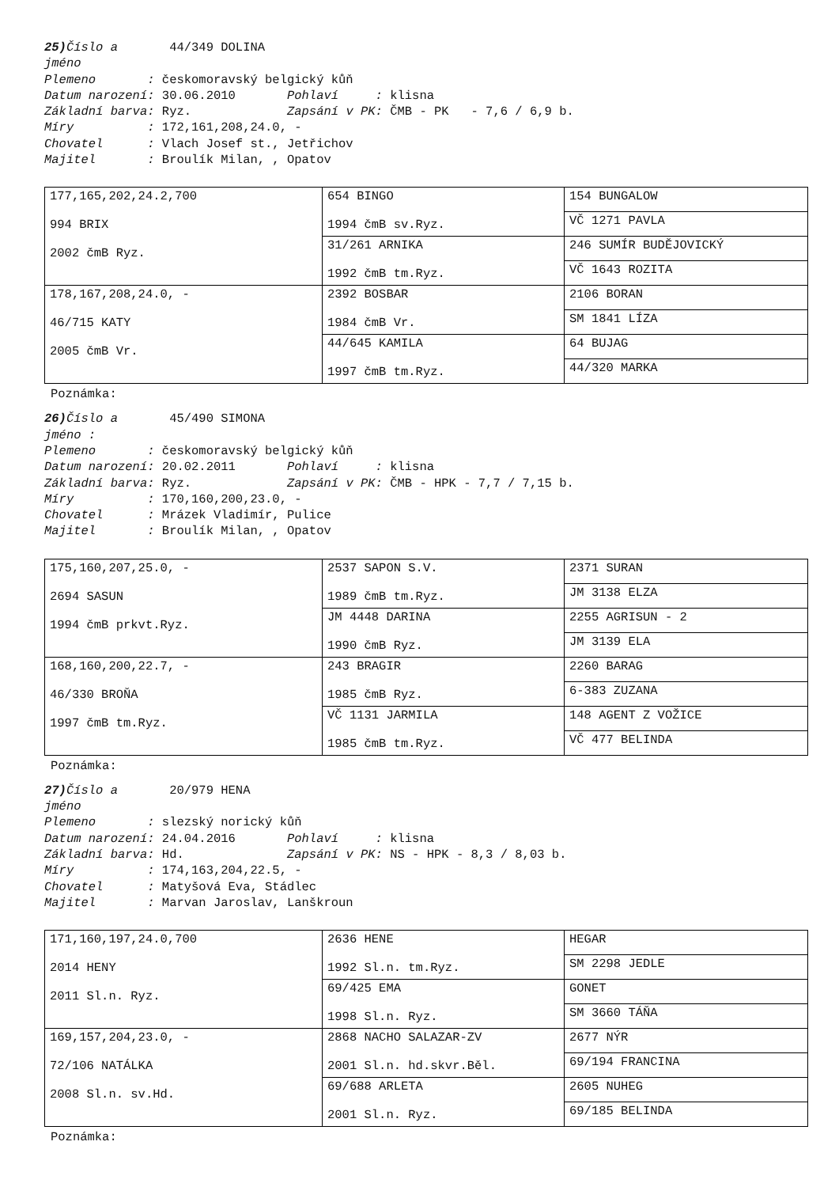25) Číslo a 44/349 DOLINA jméno Plemeno : českomoravský belgický kůň Datum narození: 30.06.2010 Pohlaví : klisna Základní barva: Ryz. Zapsání v PK: ČMB - PK - 7,6 / 6,9 b. Míry : 172,161,208,24.0, - Chovatel : Vlach Josef st., Jetřichov Majitel : Broulík Milan, , Opatov
| 177,165,202,24.2,700 994 BRIX 2002 čmB Ryz. | 654 BINGO 1994 čmB sv.Ryz. | 154 BUNGALOW |
| | | VČ 1271 PAVLA |
| | 31/261 ARNIKA 1992 čmB tm.Ryz. | 246 SUMÍR BUDĚJOVICKÝ |
| | | VČ 1643 ROZITA |
| 178,167,208,24.0, - 46/715 KATY 2005 čmB Vr. | 2392 BOSBAR 1984 čmB Vr. | 2106 BORAN |
| | | SM 1841 LÍZA |
| | 44/645 KAMILA 1997 čmB tm.Ryz. | 64 BUJAG |
| | | 44/320 MARKA |
Poznámka:
26) Číslo a 45/490 SIMONA jméno : Plemeno : českomoravský belgický kůň Datum narození: 20.02.2011 Pohlaví : klisna Základní barva: Ryz. Zapsání v PK: ČMB - HPK - 7,7 / 7,15 b. Míry : 170,160,200,23.0, - Chovatel : Mrázek Vladimír, Pulice Majitel : Broulík Milan, , Opatov
| 175,160,207,25.0, - 2694 SASUN 1994 čmB prkvt.Ryz. | 2537 SAPON S.V. 1989 čmB tm.Ryz. | 2371 SURAN |
| | | JM 3138 ELZA |
| | JM 4448 DARINA 1990 čmB Ryz. | 2255 AGRISUN - 2 |
| | | JM 3139 ELA |
| 168,160,200,22.7, - 46/330 BROŇA 1997 čmB tm.Ryz. | 243 BRAGIR 1985 čmB Ryz. | 2260 BARAG |
| | | 6-383 ZUZANA |
| | VČ 1131 JARMILA 1985 čmB tm.Ryz. | 148 AGENT Z VOŽICE |
| | | VČ 477 BELINDA |
Poznámka:
27) Číslo a 20/979 HENA jméno Plemeno : slezský norický kůň Datum narození: 24.04.2016 Pohlaví : klisna Základní barva: Hd. Zapsání v PK: NS - HPK - 8,3 / 8,03 b. Míry : 174,163,204,22.5, - Chovatel : Matyšová Eva, Stádlec Majitel : Marvan Jaroslav, Lanškroun
| 171,160,197,24.0,700 2014 HENY 2011 Sl.n. Ryz. | 2636 HENE 1992 Sl.n. tm.Ryz. | HEGAR |
| | | SM 2298 JEDLE |
| | 69/425 EMA 1998 Sl.n. Ryz. | GONET |
| | | SM 3660 TÁŇA |
| 169,157,204,23.0, - 72/106 NATÁLKA 2008 Sl.n. sv.Hd. | 2868 NACHO SALAZAR-ZV 2001 Sl.n. hd.skvr.Běl. | 2677 NÝR |
| | | 69/194 FRANCINA |
| | 69/688 ARLETA 2001 Sl.n. Ryz. | 2605 NUHEG |
| | | 69/185 BELINDA |
Poznámka: